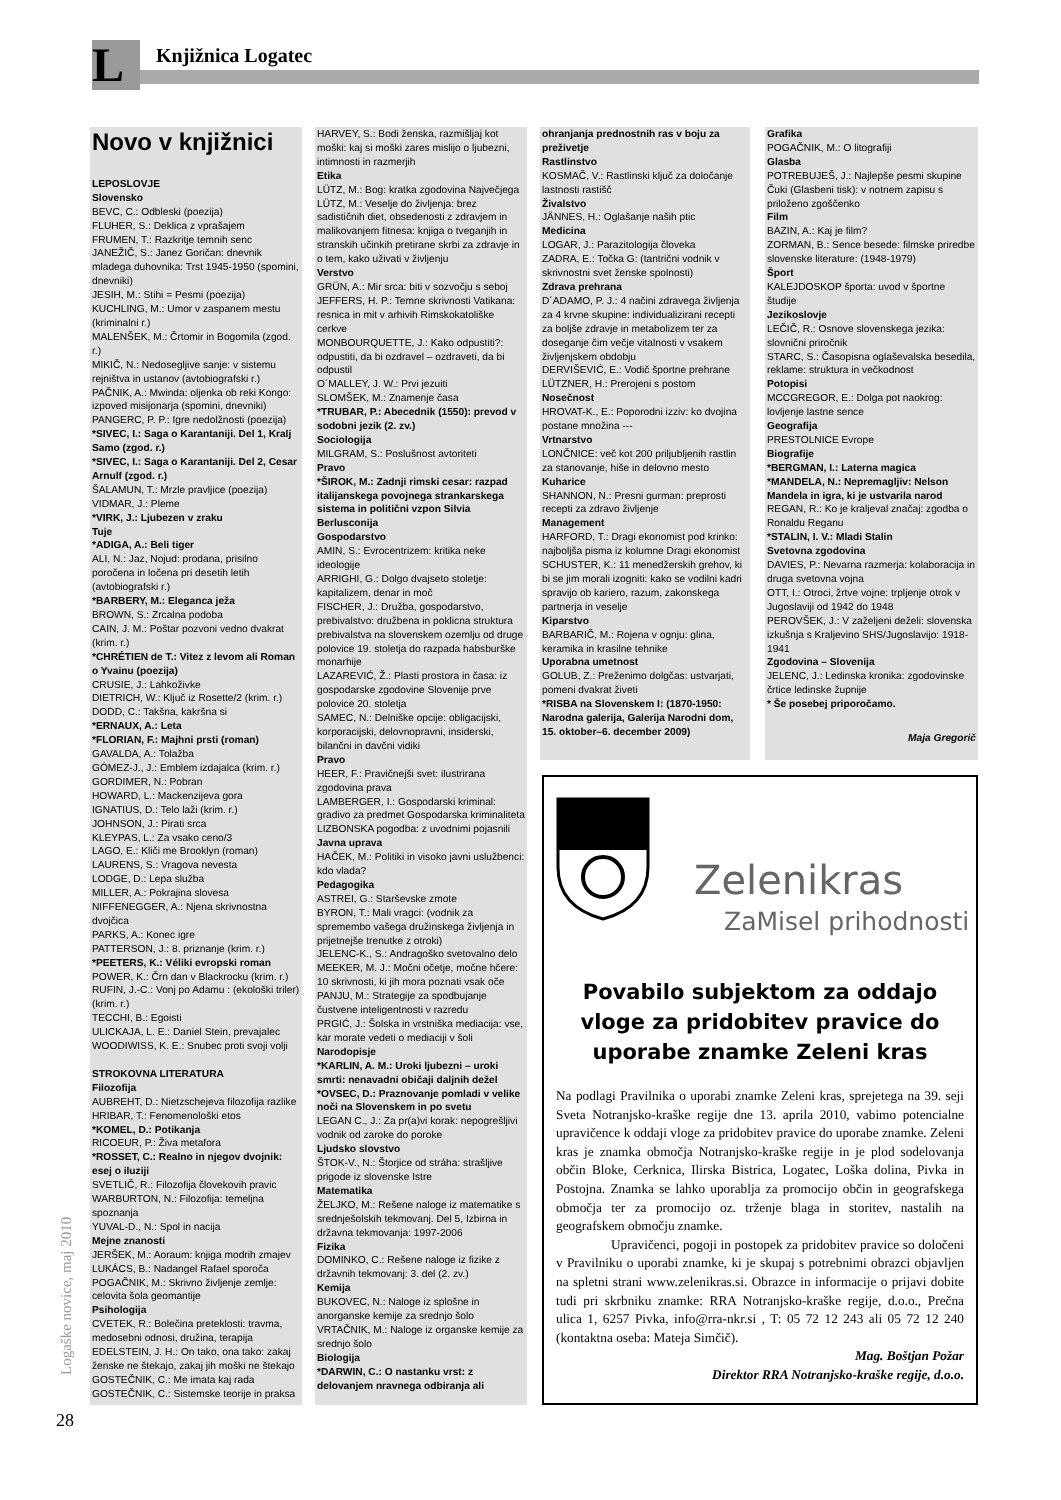L Knjižnica Logatec
Novo v knjižnici
LEPOSLOVJE
Slovensko
BEVC, C.: Odbleski (poezija)
FLUHER, S.: Deklica z vprašajem
FRUMEN, T.: Razkritje temnih senc
JANEŽIČ, S.: Janez Goričan: dnevnik mladega duhovnika: Trst 1945-1950 (spomini, dnevniki)
JESIH, M.: Stihi = Pesmi (poezija)
KUCHLING, M.: Umor v zaspanem mestu (kriminalni r.)
MALENŠEK, M.: Črtomir in Bogomila (zgod. r.)
MIKIČ, N.: Nedosegljive sanje: v sistemu rejništva in ustanov (avtobiografski r.)
PAČNIK, A.: Mwinda: oljenka ob reki Kongo: izpoved misijonarja (spomini, dnevniki)
PANGERC, P. P.: Igre nedolžnosti (poezija)
*SIVEC, I.: Saga o Karantaniji. Del 1, Kralj Samo (zgod. r.)
*SIVEC, I.: Saga o Karantaniji. Del 2, Cesar Arnulf (zgod. r.)
ŠALAMUN, T.: Mrzle pravljice (poezija)
VIDMAR, J.: Pleme
*VIRK, J.: Ljubezen v zraku
Tuje
*ADIGA, A.: Beli tiger
ALI, N.: Jaz, Nojud: prodana, prisilno poročena in ločena pri desetih letih (avtobiografski r.)
*BARBERY, M.: Eleganca ježa
BROWN, S.: Zrcalna podoba
CAIN, J. M.: Poštar pozvoni vedno dvakrat (krim. r.)
*CHRÉTIEN de T.: Vitez z levom ali Roman o Yvainu (poezija)
CRUSIE, J.: Lahkoživke
DIETRICH, W.: Ključ iz Rosette/2 (krim. r.)
DODD, C.: Takšna, kakršna si
*ERNAUX, A.: Leta
*FLORIAN, F.: Majhni prsti (roman)
GAVALDA, A.: Tolažba
GÓMEZ-J., J.: Emblem izdajalca (krim. r.)
GORDIMER, N.: Pobran
HOWARD, L.: Mackenzijeva gora
IGNATIUS, D.: Telo laži (krim. r.)
JOHNSON, J.: Pirati srca
KLEYPAS, L.: Za vsako ceno/3
LAGO, E.: Kliči me Brooklyn (roman)
LAURENS, S.: Vragova nevesta
LODGE, D.: Lepa služba
MILLER, A.: Pokrajina slovesa
NIFFENEGGER, A.: Njena skrivnostna dvojčica
PARKS, A.: Konec igre
PATTERSON, J.: 8. priznanje (krim. r.)
*PEETERS, K.: Véliki evropski roman
POWER, K.: Črn dan v Blackrocku (krim. r.)
RUFIN, J.-C.: Vonj po Adamu : (ekološki triler) (krim. r.)
TECCHI, B.: Egoisti
ULICKAJA, L. E.: Daniel Stein, prevajalec
WOODIWISS, K. E.: Snubec proti svoji volji
STROKOVNA LITERATURA
Filozofija
AUBREHT, D.: Nietzschejeva filozofija razlike
HRIBAR, T.: Fenomenološki etos
*KOMEL, D.: Potikanja
RICOEUR, P.: Živa metafora
*ROSSET, C.: Realno in njegov dvojnik: esej o iluziji
SVETLIČ, R.: Filozofija človekovih pravic
WARBURTON, N.: Filozofija: temeljna spoznanja
YUVAL-D., N.: Spol in nacija
Mejne znanosti
JERŠEK, M.: Aoraum: knjiga modrih zmajev
LUKÁCS, B.: Nadangel Rafael sporoča
POGAČNIK, M.: Skrivno življenje zemlje: celovita šola geomantije
Psihologija
CVETEK, R.: Bolečina preteklosti: travma, medosebni odnosi, družina, terapija
EDELSTEIN, J. H.: On tako, ona tako: zakaj ženske ne štekajo, zakaj jih moški ne štekajo
GOSTEČNIK, C.: Me imata kaj rada
GOSTEČNIK, C.: Sistemske teorije in praksa
HARVEY, S.: Bodi ženska, razmišljaj kot moški: kaj si moški zares mislijo o ljubezni, intimnosti in razmerjih
Etika
LÜTZ, M.: Bog: kratka zgodovina Največjega
LÜTZ, M.: Veselje do življenja: brez sadističnih diet, obsedenosti z zdravjem in malikovanjem fitnesa: knjiga o tveganjih in stranskih učinkih pretirane skrbi za zdravje in o tem, kako uživati v življenju
Verstvo
GRÜN, A.: Mir srca: biti v sozvočju s seboj
JEFFERS, H. P.: Temne skrivnosti Vatikana: resnica in mit v arhivih Rimskokatoliške cerkve
MONBOURQUETTE, J.: Kako odpustiti?: odpustiti, da bi ozdravel – ozdraveti, da bi odpustil
O´MALLEY, J. W.: Prvi jezuiti
SLOMŠEK, M.: Znamenje časa
*TRUBAR, P.: Abecednik (1550): prevod v sodobni jezik (2. zv.)
Sociologija
MILGRAM, S.: Poslušnost avtoriteti
Pravo
*ŠIROK, M.: Zadnji rimski cesar: razpad italijanskega povojnega strankarskega sistema in politični vzpon Silvia Berlusconija
Gospodarstvo
AMIN, S.: Evrocentrizem: kritika neke ideologije
ARRIGHI, G.: Dolgo dvajseto stoletje: kapitalizem, denar in moč
FISCHER, J.: Družba, gospodarstvo, prebivalstvo: družbena in poklicna struktura prebivalstva na slovenskem ozemlju od druge polovice 19. stoletja do razpada habsburške monarhije
LAZAREVIĆ, Ž.: Plasti prostora in časa: iz gospodarske zgodovine Slovenije prve polovice 20. stoletja
SAMEC, N.: Delniške opcije: obligacijski, korporacijski, delovnopravni, insiderski, bilančni in davčni vidiki
Pravo
HEER, F.: Pravičnejši svet: ilustrirana zgodovina prava
LAMBERGER, I.: Gospodarski kriminal: gradivo za predmet Gospodarska kriminaliteta
LIZBONSKA pogodba: z uvodnimi pojasnili
Javna uprava
HAČEK, M.: Politiki in visoko javni uslužbenci: kdo vlada?
Pedagogika
ASTREI, G.: Starševske zmote
BYRON, T.: Mali vragci: (vodnik za spremembo vašega družinskega življenja in prijetnejše trenutke z otroki)
JELENC-K., S.: Andragoško svetovalno delo
MEEKER, M. J.: Močni očetje, močne hčere: 10 skrivnosti, ki jih mora poznati vsak oče
PANJU, M.: Strategije za spodbujanje čustvene inteligentnosti v razredu
PRGIĆ, J.: Šolska in vrstniška mediacija: vse, kar morate vedeti o mediaciji v šoli
Narodopisje
*KARLIN, A. M.: Uroki ljubezni – uroki smrti: nenavadni običaji daljnih dežel
*OVSEC, D.: Praznovanje pomladi v velike noči na Slovenskem in po svetu
LEGAN C., J.: Za pr(a)vi korak: nepogrešljivi vodnik od zaroke do poroke
Ljudsko slovstvo
ŠTOK-V., N.: Štorjice od stráha: strašljive prigode iz slovenske Istre
Matematika
ŽELJKO, M.: Rešene naloge iz matematike s srednješolskih tekmovanj. Del 5, Izbirna in državna tekmovanja: 1997-2006
Fizika
DOMINKO, C.: Rešene naloge iz fizike z državnih tekmovanj: 3. del (2. zv.)
Kemija
BUKOVEC, N.: Naloge iz splošne in anorganske kemije za srednjo šolo
VRTAČNIK, M.: Naloge iz organske kemije za srednjo šolo
Biologija
*DARWIN, C.: O nastanku vrst: z delovanjem nravnega odbiranja ali
ohranjanja prednostnih ras v boju za preživetje
Rastlinstvo
KOSMAČ, V.: Rastlinski ključ za določanje lastnosti rastišč
Živalstvo
JÄNNES, H.: Oglašanje naših ptic
Medicina
LOGAR, J.: Parazitologija človeka
ZADRA, E.: Točka G: (tantrični vodnik v skrivnostni svet ženske spolnosti)
Zdrava prehrana
D´ADAMO, P. J.: 4 načini zdravega življenja za 4 krvne skupine: individualizirani recepti za boljše zdravje in metabolizem ter za doseganje čim večje vitalnosti v vsakem življenjskem obdobju
DERVIŠEVIĆ, E.: Vodič športne prehrane
LÜTZNER, H.: Prerojeni s postom
Nosečnost
HROVAT-K., E.: Poporodni izziv: ko dvojina postane množina ---
Vrtnarstvo
LONČNICE: več kot 200 priljubljenih rastlin za stanovanje, hiše in delovno mesto
Kuharice
SHANNON, N.: Presni gurman: preprosti recepti za zdravo življenje
Management
HARFORD, T.: Dragi ekonomist pod krinko: najboljša pisma iz kolumne Dragi ekonomist
SCHUSTER, K.: 11 menedžerskih grehov, ki bi se jim morali izogniti: kako se vodilni kadri spravijo ob kariero, razum, zakonskega partnerja in veselje
Kiparstvo
BARBARIČ, M.: Rojena v ognju: glina, keramika in krasilne tehnike
Uporabna umetnost
GOLUB, Z.: Preženimo dolgčas: ustvarjati, pomeni dvakrat živeti
*RISBA na Slovenskem I: (1870-1950: Narodna galerija, Galerija Narodni dom, 15. oktober–6. december 2009)
Grafika
POGAČNIK, M.: O litografiji
Glasba
POTREBUJEŠ, J.: Najlepše pesmi skupine Čuki (Glasbeni tisk): v notnem zapisu s priloženo zgoščenko
Film
BAZIN, A.: Kaj je film?
ZORMAN, B.: Sence besede: filmske priredbe slovenske literature: (1948-1979)
Šport
KALEJDOSKOP športa: uvod v športne študije
Jezikoslovje
LEČIČ, R.: Osnove slovenskega jezika: slovnični priročnik
STARC, S.: Časopisna oglaševalska besedila, reklame: struktura in večkodnost
Potopisi
MCCGREGOR, E.: Dolga pot naokrog: lovljenje lastne sence
Geografija
PRESTOLNICE Evrope
Biografije
*BERGMAN, I.: Laterna magica
*MANDELA, N.: Nepremagljiv: Nelson Mandela in igra, ki je ustvarila narod
REGAN, R.: Ko je kraljeval značaj: zgodba o Ronaldu Reganu
*STALIN, I. V.: Mladi Stalin
Svetovna zgodovina
DAVIES, P.: Nevarna razmerja: kolaboracija in druga svetovna vojna
OTT, I.: Otroci, žrtve vojne: trpljenje otrok v Jugoslaviji od 1942 do 1948
PEROVŠEK, J.: V zaželjeni deželi: slovenska izkušnja s Kraljevino SHS/Jugoslavijo: 1918-1941
Zgodovina – Slovenija
JELENC, J.: Ledinska kronika: zgodovinske črtice ledinske župnije
* Še posebej priporočamo.
Maja Gregorič
Zelenikras
ZaMisel prihodnosti
Povabilo subjektom za oddajo vloge za pridobitev pravice do uporabe znamke Zeleni kras
Na podlagi Pravilnika o uporabi znamke Zeleni kras, sprejetega na 39. seji Sveta Notranjsko-kraške regije dne 13. aprila 2010, vabimo potencialne upravičence k oddaji vloge za pridobitev pravice do uporabe znamke. Zeleni kras je znamka območja Notranjsko-kraške regije in je plod sodelovanja občin Bloke, Cerknica, Ilirska Bistrica, Logatec, Loška dolina, Pivka in Postojna. Znamka se lahko uporablja za promocijo občin in geografskega območja ter za promocijo oz. trženje blaga in storitev, nastalih na geografskem območju znamke.
Upravičenci, pogoji in postopek za pridobitev pravice so določeni v Pravilniku o uporabi znamke, ki je skupaj s potrebnimi obrazci objavljen na spletni strani www.zelenikras.si. Obrazce in informacije o prijavi dobite tudi pri skrbniku znamke: RRA Notranjsko-kraške regije, d.o.o., Prečna ulica 1, 6257 Pivka, info@rra-nkr.si , T: 05 72 12 243 ali 05 72 12 240 (kontaktna oseba: Mateja Simčič).
Mag. Boštjan Požar
Direktor RRA Notranjsko-kraške regije, d.o.o.
Logaške novice, maj 2010
28